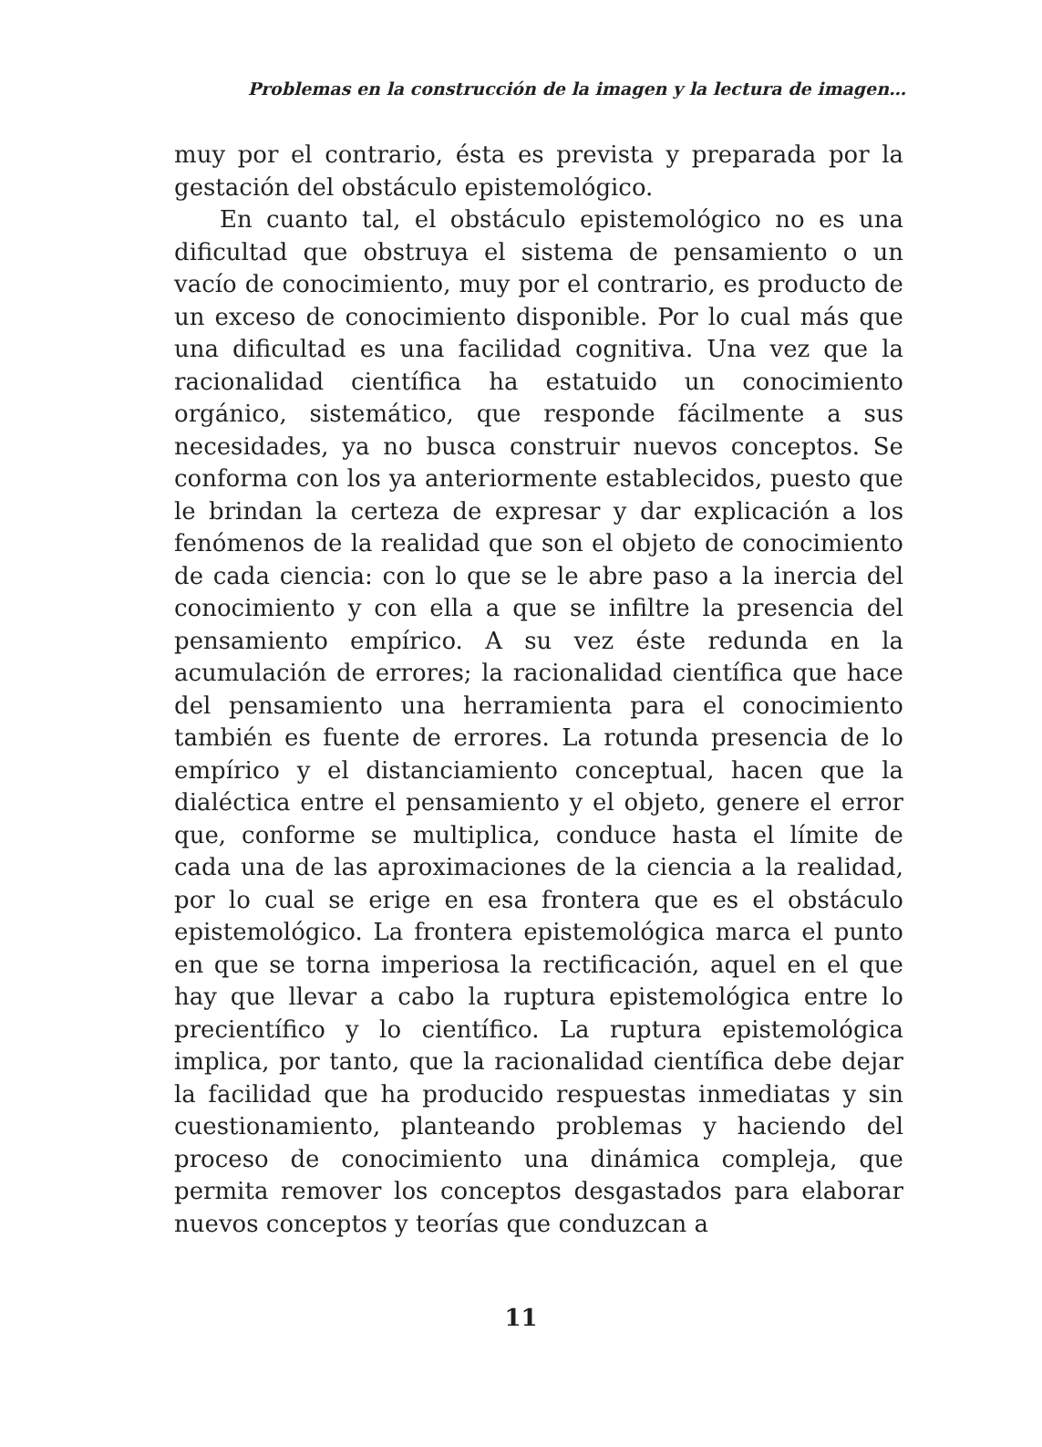Problemas en la construcción de la imagen y la lectura de imagen…
muy por el contrario, ésta es prevista y preparada por la gestación del obstáculo epistemológico.
En cuanto tal, el obstáculo epistemológico no es una dificultad que obstruya el sistema de pensamiento o un vacío de conocimiento, muy por el contrario, es producto de un exceso de conocimiento disponible. Por lo cual más que una dificultad es una facilidad cognitiva. Una vez que la racionalidad científica ha estatuido un conocimiento orgánico, sistemático, que responde fácilmente a sus necesidades, ya no busca construir nuevos conceptos. Se conforma con los ya anteriormente establecidos, puesto que le brindan la certeza de expresar y dar explicación a los fenómenos de la realidad que son el objeto de conocimiento de cada ciencia: con lo que se le abre paso a la inercia del conocimiento y con ella a que se infiltre la presencia del pensamiento empírico. A su vez éste redunda en la acumulación de errores; la racionalidad científica que hace del pensamiento una herramienta para el conocimiento también es fuente de errores. La rotunda presencia de lo empírico y el distanciamiento conceptual, hacen que la dialéctica entre el pensamiento y el objeto, genere el error que, conforme se multiplica, conduce hasta el límite de cada una de las aproximaciones de la ciencia a la realidad, por lo cual se erige en esa frontera que es el obstáculo epistemológico. La frontera epistemológica marca el punto en que se torna imperiosa la rectificación, aquel en el que hay que llevar a cabo la ruptura epistemológica entre lo precientífico y lo científico. La ruptura epistemológica implica, por tanto, que la racionalidad científica debe dejar la facilidad que ha producido respuestas inmediatas y sin cuestionamiento, planteando problemas y haciendo del proceso de conocimiento una dinámica compleja, que permita remover los conceptos desgastados para elaborar nuevos conceptos y teorías que conduzcan a
11